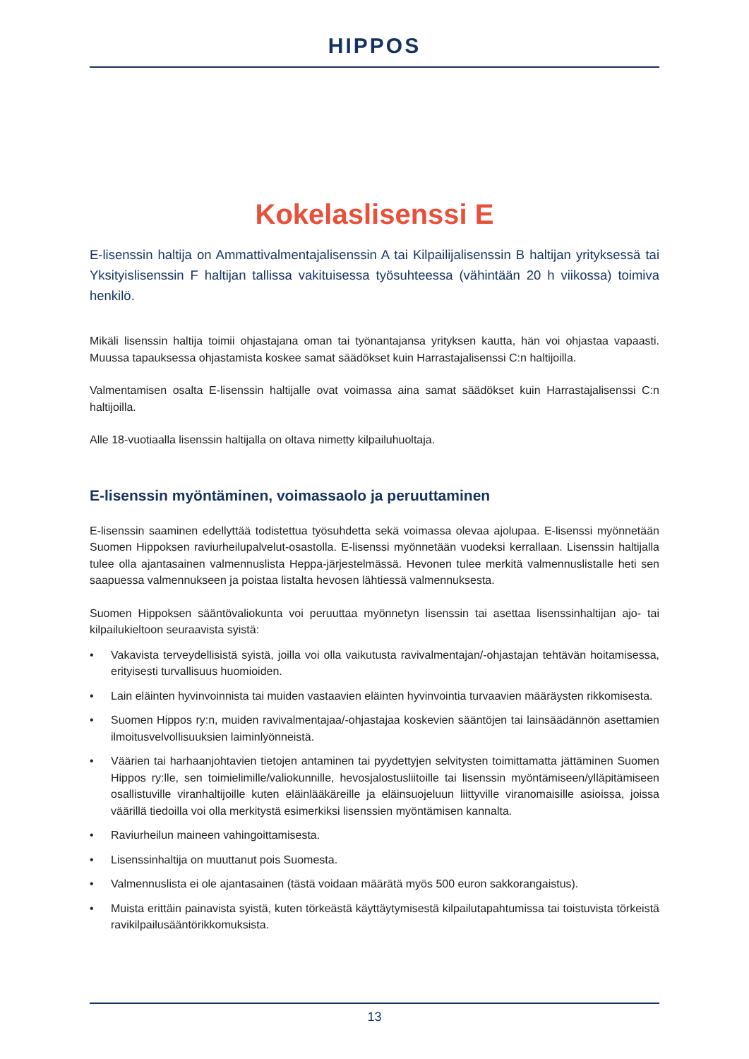HIPPOS
Kokelaslisenssi E
E-lisenssin haltija on Ammattivalmentajalisenssin A tai Kilpailijalisenssin B haltijan yrityksessä tai Yksityislisenssin F haltijan tallissa vakituisessa työsuhteessa (vähintään 20 h viikossa) toimiva henkilö.
Mikäli lisenssin haltija toimii ohjastajana oman tai työnantajansa yrityksen kautta, hän voi ohjastaa vapaasti. Muussa tapauksessa ohjastamista koskee samat säädökset kuin Harrastajalisenssi C:n haltijoilla.
Valmentamisen osalta E-lisenssin haltijalle ovat voimassa aina samat säädökset kuin Harrastajalisenssi C:n haltijoilla.
Alle 18-vuotiaalla lisenssin haltijalla on oltava nimetty kilpailuhuoltaja.
E-lisenssin myöntäminen, voimassaolo ja peruuttaminen
E-lisenssin saaminen edellyttää todistettua työsuhdetta sekä voimassa olevaa ajolupaa. E-lisenssi myönnetään Suomen Hippoksen raviurheilupalvelut-osastolla. E-lisenssi myönnetään vuodeksi kerrallaan. Lisenssin haltijalla tulee olla ajantasainen valmennuslista Heppa-järjestelmässä. Hevonen tulee merkitä valmennuslistalle heti sen saapuessa valmennukseen ja poistaa listalta hevosen lähtiessä valmennuksesta.
Suomen Hippoksen sääntövaliokunta voi peruuttaa myönnetyn lisenssin tai asettaa lisenssinhaltijan ajo- tai kilpailukieltoon seuraavista syistä:
• Vakavista terveydellisistä syistä, joilla voi olla vaikutusta ravivalmentajan/-ohjastajan tehtävän hoitamisessa, erityisesti turvallisuus huomioiden.
• Lain eläinten hyvinvoinnista tai muiden vastaavien eläinten hyvinvointia turvaavien määräysten rikkomisesta.
• Suomen Hippos ry:n, muiden ravivalmentajaa/-ohjastajaa koskevien sääntöjen tai lainsäädännön asettamien ilmoitusvelvollisuuksien laiminlyönneistä.
• Väärien tai harhaanjohtavien tietojen antaminen tai pyydettyjen selvitysten toimittamatta jättäminen Suomen Hippos ry:lle, sen toimielimille/valiokunnille, hevosjalostusliitoille tai lisenssin myöntämiseen/ylläpitämiseen osallistuville viranhaltijoille kuten eläinlääkäreille ja eläinsuojeluun liittyville viranomaisille asioissa, joissa väärillä tiedoilla voi olla merkitystä esimerkiksi lisenssien myöntämisen kannalta.
• Raviurheilun maineen vahingoittamisesta.
• Lisenssinhaltija on muuttanut pois Suomesta.
• Valmennuslista ei ole ajantasainen (tästä voidaan määrätä myös 500 euron sakkorangaistus).
• Muista erittäin painavista syistä, kuten törkeästä käyttäytymisestä kilpailutapahtumissa tai toistuvista törkeistä ravikilpailusääntörikkomuksista.
13